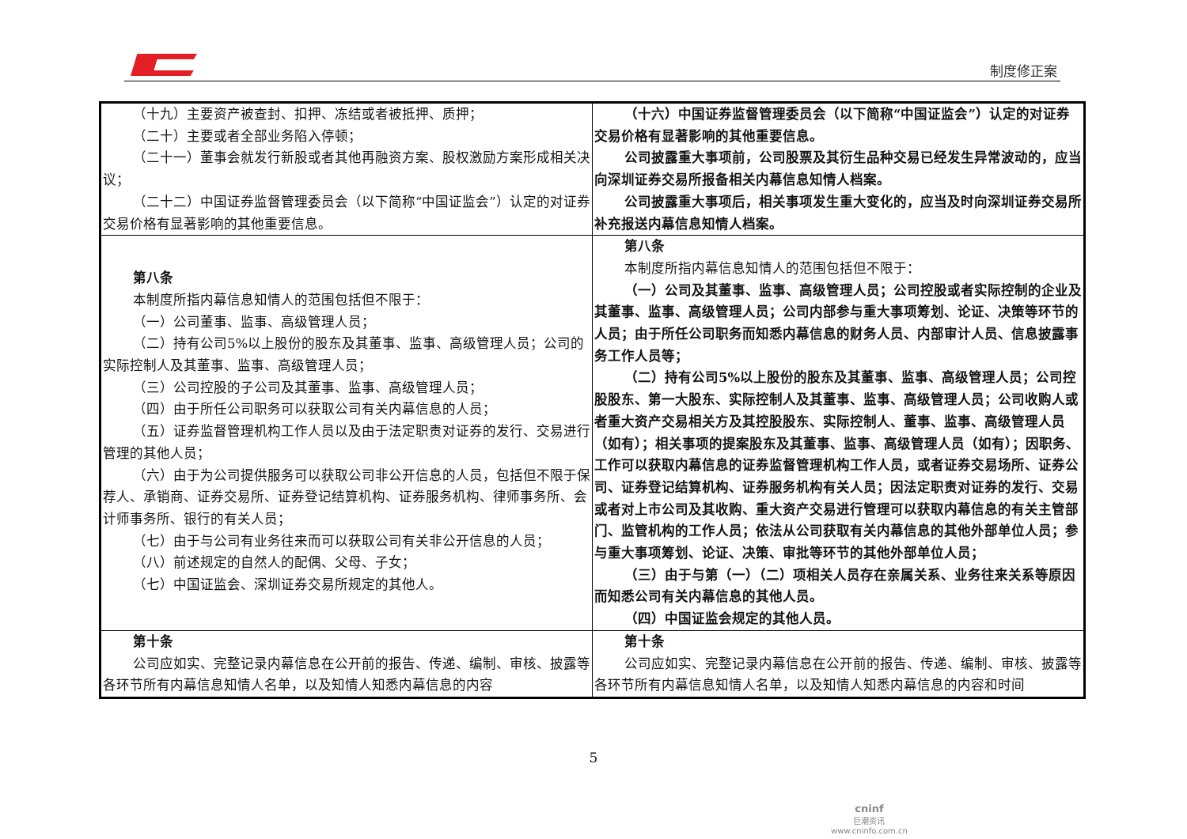制度修正案
| （十九）主要资产被查封、扣押、冻结或者被抵押、质押； （二十）主要或者全部业务陷入停顿； （二十一）董事会就发行新股或者其他再融资方案、股权激励方案形成相关决议； （二十二）中国证券监督管理委员会（以下简称“中国证监会”）认定的对证券交易价格有显著影响的其他重要信息。 | （十六）中国证券监督管理委员会（以下简称“中国证监会”）认定的对证券交易价格有显著影响的其他重要信息。 公司披露重大事项前，公司股票及其衍生品种交易已经发生异常波动的，应当向深圳证券交易所报备相关内幕信息知情人档案。 公司披露重大事项后，相关事项发生重大变化的，应当及时向深圳证券交易所补充报送内幕信息知情人档案。 |
| 第八条 本制度所指内幕信息知情人的范围包括但不限于： （一）公司董事、监事、高级管理人员； （二）持有公司5%以上股份的股东及其董事、监事、高级管理人员；公司的实际控制人及其董事、监事、高级管理人员； （三）公司控股的子公司及其董事、监事、高级管理人员； （四）由于所任公司职务可以获取公司有关内幕信息的人员； （五）证券监督管理机构工作人员以及由于法定职责对证券的发行、交易进行管理的其他人员； （六）由于为公司提供服务可以获取公司非公开信息的人员，包括但不限于保荐人、承销商、证券交易所、证券登记结算机构、证券服务机构、律师事务所、会计师事务所、银行的有关人员； （七）由于与公司有业务往来而可以获取公司有关非公开信息的人员； （八）前述规定的自然人的配偶、父母、子女； （七）中国证监会、深圳证券交易所规定的其他人。 | 第八条 本制度所指内幕信息知情人的范围包括但不限于： （一）公司及其董事、监事、高级管理人员；公司控股或者实际控制的企业及其董事、监事、高级管理人员；公司内部参与重大事项筹划、论证、决策等环节的人员；由于所任公司职务而知悉内幕信息的财务人员、内部审计人员、信息披露事务工作人员等； （二）持有公司5%以上股份的股东及其董事、监事、高级管理人员；公司控股股东、第一大股东、实际控制人及其董事、监事、高级管理人员；公司收购人或者重大资产交易相关方及其控股股东、实际控制人、董事、监事、高级管理人员（如有）；相关事项的提案股东及其董事、监事、高级管理人员（如有）；因职务、工作可以获取内幕信息的证券监督管理机构工作人员，或者证券交易场所、证券公司、证券登记结算机构、证券服务机构有关人员；因法定职责对证券的发行、交易或者对上市公司及其收购、重大资产交易进行管理可以获取内幕信息的有关主管部门、监管机构的工作人员；依法从公司获取有关内幕信息的其他外部单位人员；参与重大事项筹划、论证、决策、审批等环节的其他外部单位人员； （三）由于与第（一）（二）项相关人员存在亲属关系、业务往来关系等原因而知悉公司有关内幕信息的其他人员。 （四）中国证监会规定的其他人员。 |
| 第十条 公司应如实、完整记录内幕信息在公开前的报告、传递、编制、审核、披露等各环节所有内幕信息知情人名单，以及知情人知悉内幕信息的内容 | 第十条 公司应如实、完整记录内幕信息在公开前的报告、传递、编制、审核、披露等各环节所有内幕信息知情人名单，以及知情人知悉内幕信息的内容和时间 |
5
cninf
巨潮资讯
www.cninfo.com.cn